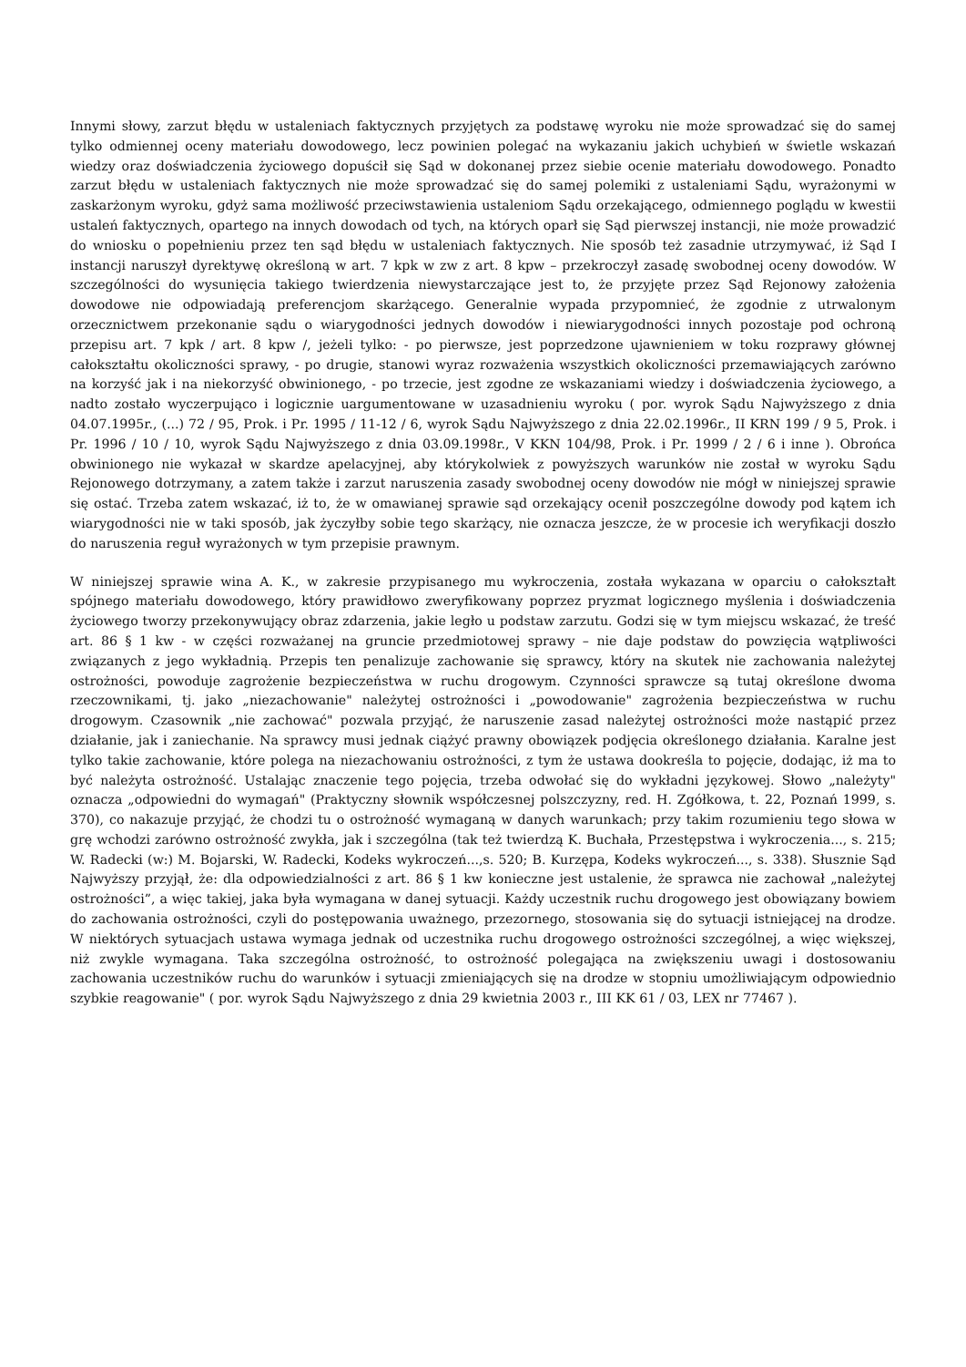Innymi słowy, zarzut błędu w ustaleniach faktycznych przyjętych za podstawę wyroku nie może sprowadzać się do samej tylko odmiennej oceny materiału dowodowego, lecz powinien polegać na wykazaniu jakich uchybień w świetle wskazań wiedzy oraz doświadczenia życiowego dopuścił się Sąd w dokonanej przez siebie ocenie materiału dowodowego. Ponadto zarzut błędu w ustaleniach faktycznych nie może sprowadzać się do samej polemiki z ustaleniami Sądu, wyrażonymi w zaskarżonym wyroku, gdyż sama możliwość przeciwstawienia ustaleniom Sądu orzekającego, odmiennego poglądu w kwestii ustaleń faktycznych, opartego na innych dowodach od tych, na których oparł się Sąd pierwszej instancji, nie może prowadzić do wniosku o popełnieniu przez ten sąd błędu w ustaleniach faktycznych. Nie sposób też zasadnie utrzymywać, iż Sąd I instancji naruszył dyrektywę określoną w art. 7 kpk w zw z art. 8 kpw – przekroczył zasadę swobodnej oceny dowodów. W szczególności do wysunięcia takiego twierdzenia niewystarczające jest to, że przyjęte przez Sąd Rejonowy założenia dowodowe nie odpowiadają preferencjom skarżącego. Generalnie wypada przypomnieć, że zgodnie z utrwalonym orzecznictwem przekonanie sądu o wiarygodności jednych dowodów i niewiarygodności innych pozostaje pod ochroną przepisu art. 7 kpk / art. 8 kpw /, jeżeli tylko: - po pierwsze, jest poprzedzone ujawnieniem w toku rozprawy głównej całokształtu okoliczności sprawy, - po drugie, stanowi wyraz rozważenia wszystkich okoliczności przemawiających zarówno na korzyść jak i na niekorzyść obwinionego, - po trzecie, jest zgodne ze wskazaniami wiedzy i doświadczenia życiowego, a nadto zostało wyczerpująco i logicznie uargumentowane w uzasadnieniu wyroku ( por. wyrok Sądu Najwyższego z dnia 04.07.1995r., (...) 72 / 95, Prok. i Pr. 1995 / 11-12 / 6, wyrok Sądu Najwyższego z dnia 22.02.1996r., II KRN 199 / 9 5, Prok. i Pr. 1996 / 10 / 10, wyrok Sądu Najwyższego z dnia 03.09.1998r., V KKN 104/98, Prok. i Pr. 1999 / 2 / 6 i inne ). Obrońca obwinionego nie wykazał w skardze apelacyjnej, aby którykolwiek z powyższych warunków nie został w wyroku Sądu Rejonowego dotrzymany, a zatem także i zarzut naruszenia zasady swobodnej oceny dowodów nie mógł w niniejszej sprawie się ostać. Trzeba zatem wskazać, iż to, że w omawianej sprawie sąd orzekający ocenił poszczególne dowody pod kątem ich wiarygodności nie w taki sposób, jak życzyłby sobie tego skarżący, nie oznacza jeszcze, że w procesie ich weryfikacji doszło do naruszenia reguł wyrażonych w tym przepisie prawnym.
W niniejszej sprawie wina A. K., w zakresie przypisanego mu wykroczenia, została wykazana w oparciu o całokształt spójnego materiału dowodowego, który prawidłowo zweryfikowany poprzez pryzmat logicznego myślenia i doświadczenia życiowego tworzy przekonywujący obraz zdarzenia, jakie legło u podstaw zarzutu. Godzi się w tym miejscu wskazać, że treść art. 86 § 1 kw - w części rozważanej na gruncie przedmiotowej sprawy – nie daje podstaw do powzięcia wątpliwości związanych z jego wykładnią. Przepis ten penalizuje zachowanie się sprawcy, który na skutek nie zachowania należytej ostrożności, powoduje zagrożenie bezpieczeństwa w ruchu drogowym. Czynności sprawcze są tutaj określone dwoma rzeczownikami, tj. jako „niezachowanie" należytej ostrożności i „powodowanie" zagrożenia bezpieczeństwa w ruchu drogowym. Czasownik „nie zachować" pozwala przyjąć, że naruszenie zasad należytej ostrożności może nastąpić przez działanie, jak i zaniechanie. Na sprawcy musi jednak ciążyć prawny obowiązek podjęcia określonego działania. Karalne jest tylko takie zachowanie, które polega na niezachowaniu ostrożności, z tym że ustawa dookreśla to pojęcie, dodając, iż ma to być należyta ostrożność. Ustalając znaczenie tego pojęcia, trzeba odwołać się do wykładni językowej. Słowo „należyty" oznacza „odpowiedni do wymagań" (Praktyczny słownik współczesnej polszczyzny, red. H. Zgółkowa, t. 22, Poznań 1999, s. 370), co nakazuje przyjąć, że chodzi tu o ostrożność wymaganą w danych warunkach; przy takim rozumieniu tego słowa w grę wchodzi zarówno ostrożność zwykła, jak i szczególna (tak też twierdzą K. Buchała, Przestępstwa i wykroczenia..., s. 215; W. Radecki (w:) M. Bojarski, W. Radecki, Kodeks wykroczeń...,s. 520; B. Kurzępa, Kodeks wykroczeń..., s. 338). Słusznie Sąd Najwyższy przyjął, że: dla odpowiedzialności z art. 86 § 1 kw konieczne jest ustalenie, że sprawca nie zachował „należytej ostrożności”, a więc takiej, jaka była wymagana w danej sytuacji. Każdy uczestnik ruchu drogowego jest obowiązany bowiem do zachowania ostrożności, czyli do postępowania uważnego, przezornego, stosowania się do sytuacji istniejącej na drodze. W niektórych sytuacjach ustawa wymaga jednak od uczestnika ruchu drogowego ostrożności szczególnej, a więc większej, niż zwykle wymagana. Taka szczególna ostrożność, to ostrożność polegająca na zwiększeniu uwagi i dostosowaniu zachowania uczestników ruchu do warunków i sytuacji zmieniających się na drodze w stopniu umożliwiającym odpowiednio szybkie reagowanie" ( por. wyrok Sądu Najwyższego z dnia 29 kwietnia 2003 r., III KK 61 / 03, LEX nr 77467 ).